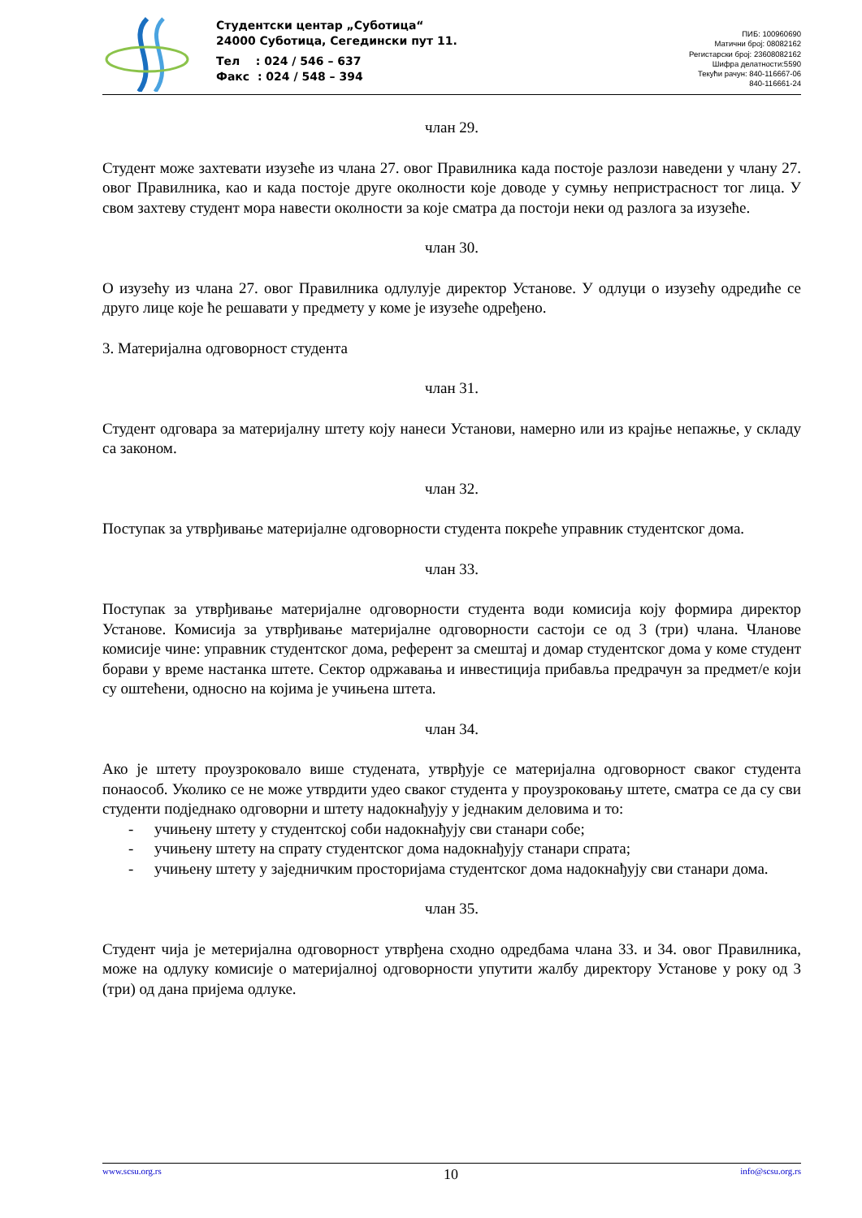Студентски центар „Суботица“
24000 Суботица, Сегедински пут 11.
Тел : 024 / 546 – 637
Факс : 024 / 548 – 394
ПИБ: 100960690
Матични број: 08082162
Регистарски број: 23608082162
Шифра делатности:5590
Текући рачун: 840-116667-06
840-116661-24
члан 29.
Студент може захтевати изузеће из члана 27. овог Правилника када постоје разлози наведени у члану 27. овог Правилника, као и када постоје друге околности које доводе у сумњу непристрасност тог лица. У свом захтеву студент мора навести околности за које сматра да постоји неки од разлога за изузеће.
члан 30.
О изузећу из члана 27. овог Правилника одлулује директор Установе. У одлуци о изузећу одредиће се друго лице које ће решавати у предмету у коме је изузеће одређено.
3. Материјална одговорност студента
члан 31.
Студент одговара за материјалну штету коју нанеси Установи, намерно или из крајње непажње, у складу са законом.
члан 32.
Поступак за утврђивање материјалне одговорности студента покреће управник студентског дома.
члан 33.
Поступак за утврђивање материјалне одговорности студента води комисија коју формира директор Установе. Комисија за утврђивање материјалне одговорности састоји се од 3 (три) члана. Чланове комисије чине: управник студентског дома, референт за смештај и домар студентског дома у коме студент борави у време настанка штете. Сектор одржавања и инвестиција прибавља предрачун за предмет/е који су оштећени, односно на којима је учињена штета.
члан 34.
Ако је штету проузроковало више студената, утврђује се материјална одговорност сваког студента понаособ. Уколико се не може утврдити удео сваког студента у проузроковању штете, сматра се да су сви студенти подједнако одговорни и штету надокнађују у једнаким деловима и то:
- учињену штету у студентској соби надокнађују сви станари собе;
- учињену штету на спрату студентског дома надокнађују станари спрата;
- учињену штету у заједничким просторијама студентског дома надокнађују сви станари дома.
члан 35.
Студент чија је метеријална одговорност утврђена сходно одредбама члана 33. и 34. овог Правилника, може на одлуку комисије о материјалној одговорности упутити жалбу директору Установе у року од 3 (три) од дана пријема одлуке.
www.scsu.org.rs 10 info@scsu.org.rs